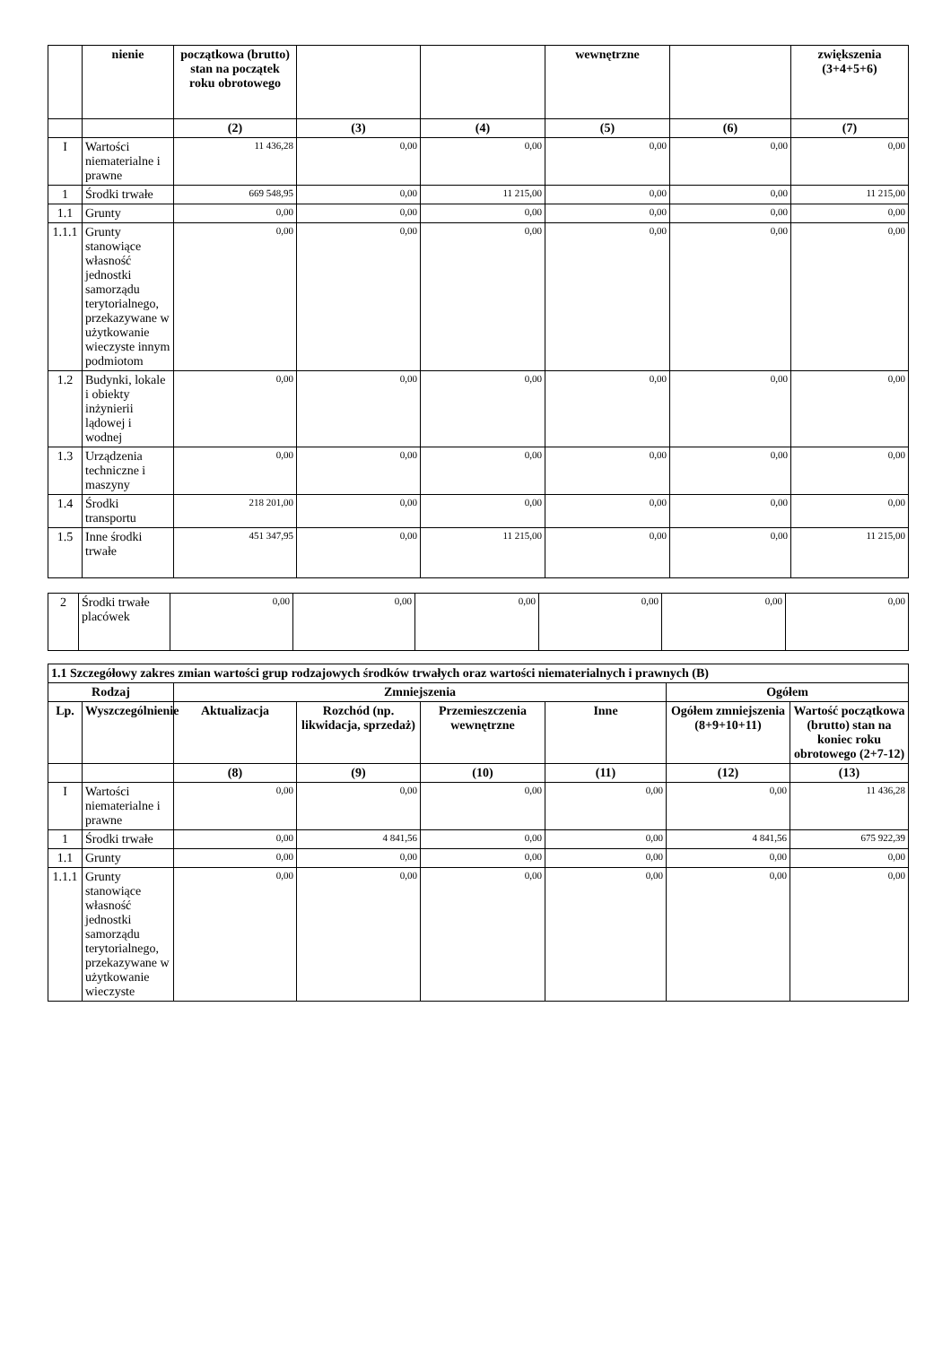| | nienie | początkowa (brutto) stan na początek roku obrotowego | | | wewnętrzne | | zwiększenia (3+4+5+6) |
| --- | --- | --- | --- | --- | --- | --- | --- |
| | | (2) | (3) | (4) | (5) | (6) | (7) |
| I | Wartości niematerialne i prawne | 11 436,28 | 0,00 | 0,00 | 0,00 | 0,00 | 0,00 |
| 1 | Środki trwałe | 669 548,95 | 0,00 | 11 215,00 | 0,00 | 0,00 | 11 215,00 |
| 1.1 | Grunty | 0,00 | 0,00 | 0,00 | 0,00 | 0,00 | 0,00 |
| 1.1.1 | Grunty stanowiące własność jednostki samorządu terytorialnego, przekazywane w użytkowanie wieczyste innym podmiotom | 0,00 | 0,00 | 0,00 | 0,00 | 0,00 | 0,00 |
| 1.2 | Budynki, lokale i obiekty inżynierii lądowej i wodnej | 0,00 | 0,00 | 0,00 | 0,00 | 0,00 | 0,00 |
| 1.3 | Urządzenia techniczne i maszyny | 0,00 | 0,00 | 0,00 | 0,00 | 0,00 | 0,00 |
| 1.4 | Środki transportu | 218 201,00 | 0,00 | 0,00 | 0,00 | 0,00 | 0,00 |
| 1.5 | Inne środki trwałe | 451 347,95 | 0,00 | 11 215,00 | 0,00 | 0,00 | 11 215,00 |
| 2 | Środki trwałe placówek | 0,00 | 0,00 | 0,00 | 0,00 | 0,00 | 0,00 |
| 1.1 Szczegółowy zakres zmian wartości grup rodzajowych środków trwałych oraz wartości niematerialnych i prawnych (B) | | | | | | | |
| --- | --- | --- | --- | --- | --- | --- | --- |
| Rodzaj | | Zmniejszenia | | | | Ogółem | |
| Lp. | Wyszczególnienie | Aktualizacja | Rozchód (np. likwidacja, sprzedaż) | Przemieszczenia wewnętrzne | Inne | Ogółem zmniejszenia (8+9+10+11) | Wartość początkowa (brutto) stan na koniec roku obrotowego (2+7-12) |
| | | (8) | (9) | (10) | (11) | (12) | (13) |
| I | Wartości niematerialne i prawne | 0,00 | 0,00 | 0,00 | 0,00 | 0,00 | 11 436,28 |
| 1 | Środki trwałe | 0,00 | 4 841,56 | 0,00 | 0,00 | 4 841,56 | 675 922,39 |
| 1.1 | Grunty | 0,00 | 0,00 | 0,00 | 0,00 | 0,00 | 0,00 |
| 1.1.1 | Grunty stanowiące własność jednostki samorządu terytorialnego, przekazywane w użytkowanie wieczyste | 0,00 | 0,00 | 0,00 | 0,00 | 0,00 | 0,00 |